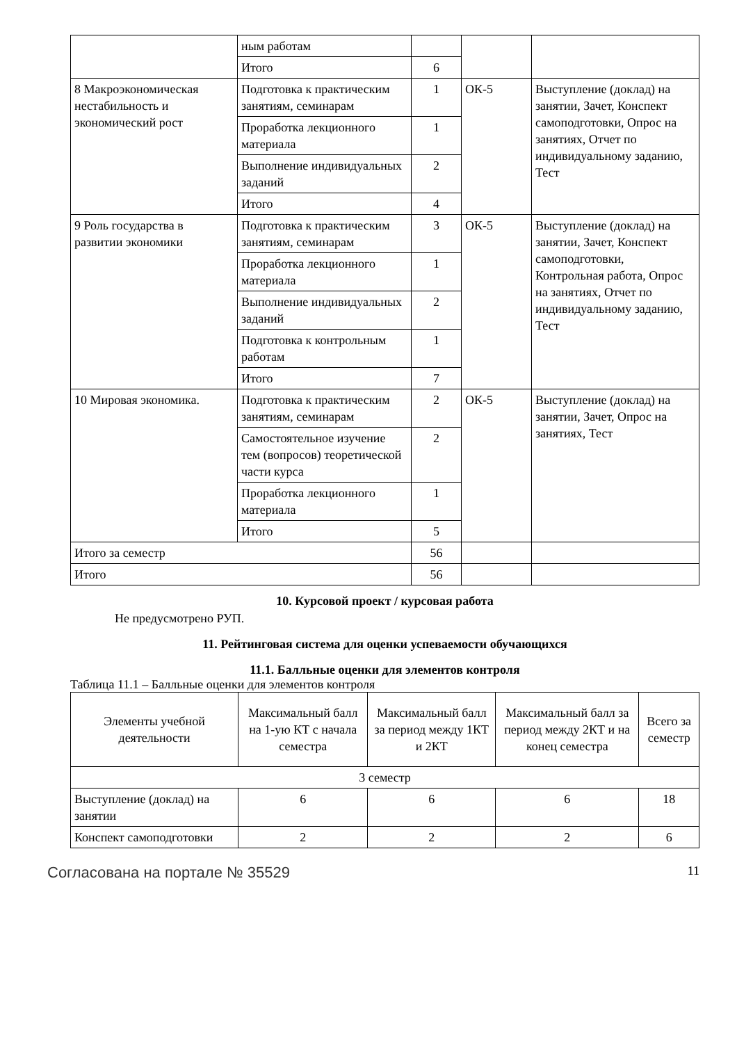| | ным работам | | | |
| | Итого | 6 | | |
| 8 Макроэкономическая нестабильность и экономический рост | Подготовка к практическим занятиям, семинарам | 1 | ОК-5 | Выступление (доклад) на занятии, Зачет, Конспект самоподготовки, Опрос на занятиях, Отчет по индивидуальному заданию, Тест |
| | Проработка лекционного материала | 1 | | |
| | Выполнение индивидуальных заданий | 2 | | |
| | Итого | 4 | | |
| 9 Роль государства в развитии экономики | Подготовка к практическим занятиям, семинарам | 3 | ОК-5 | Выступление (доклад) на занятии, Зачет, Конспект самоподготовки, Контрольная работа, Опрос на занятиях, Отчет по индивидуальному заданию, Тест |
| | Проработка лекционного материала | 1 | | |
| | Выполнение индивидуальных заданий | 2 | | |
| | Подготовка к контрольным работам | 1 | | |
| | Итого | 7 | | |
| 10 Мировая экономика. | Подготовка к практическим занятиям, семинарам | 2 | ОК-5 | Выступление (доклад) на занятии, Зачет, Опрос на занятиях, Тест |
| | Самостоятельное изучение тем (вопросов) теоретической части курса | 2 | | |
| | Проработка лекционного материала | 1 | | |
| | Итого | 5 | | |
| Итого за семестр | | 56 | | |
| Итого | | 56 | | |
10. Курсовой проект / курсовая работа
Не предусмотрено РУП.
11. Рейтинговая система для оценки успеваемости обучающихся
11.1. Балльные оценки для элементов контроля
Таблица 11.1 – Балльные оценки для элементов контроля
| Элементы учебной деятельности | Максимальный балл на 1-ую КТ с начала семестра | Максимальный балл за период между 1КТ и 2КТ | Максимальный балл за период между 2КТ и на конец семестра | Всего за семестр |
| --- | --- | --- | --- | --- |
| 3 семестр | | | | |
| Выступление (доклад) на занятии | 6 | 6 | 6 | 18 |
| Конспект самоподготовки | 2 | 2 | 2 | 6 |
Согласована на портале № 35529 11